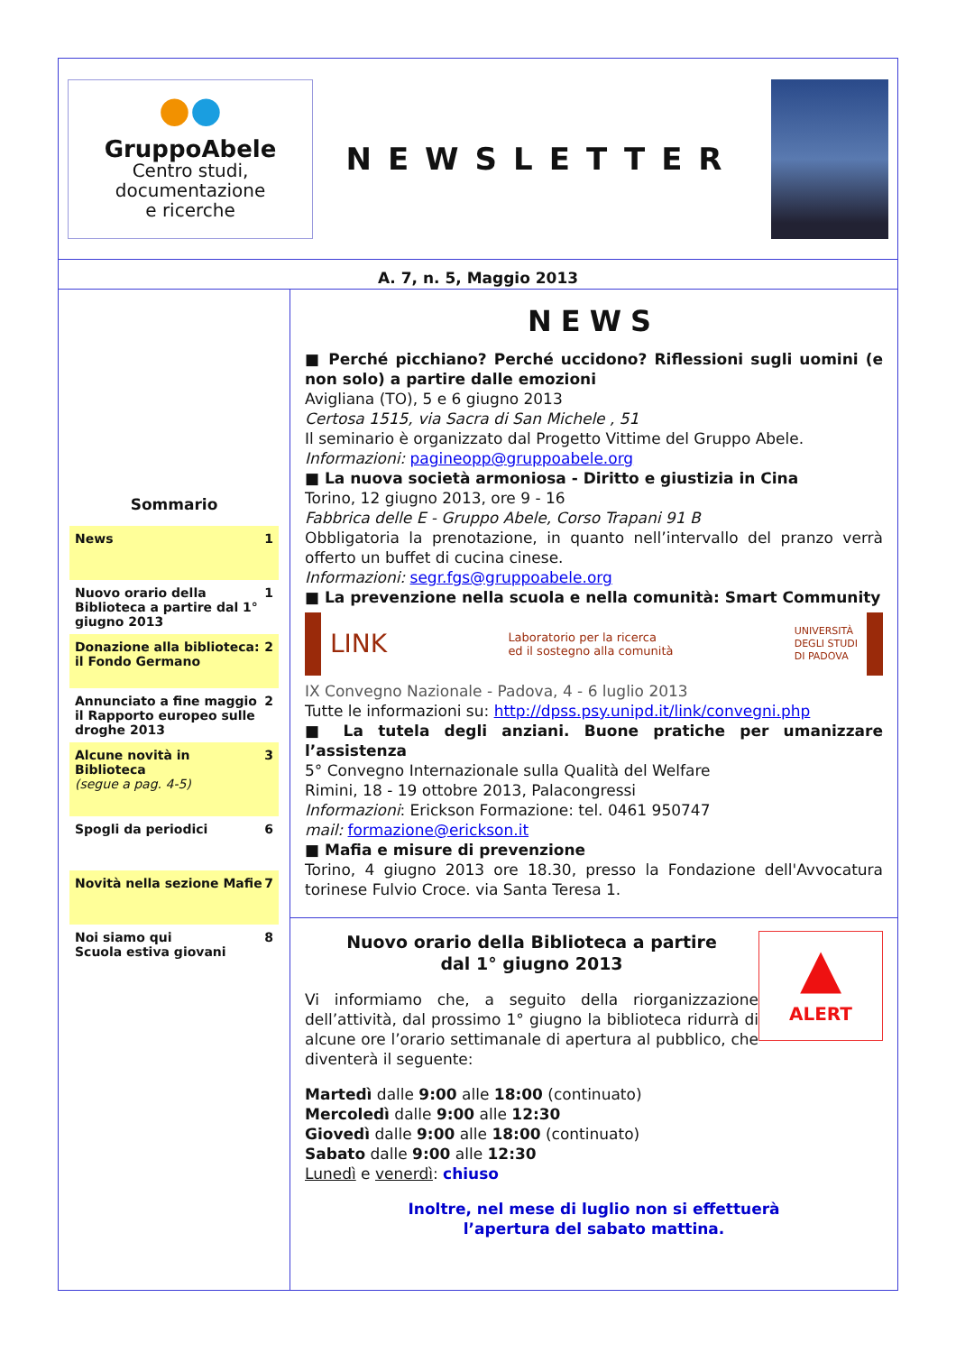●●
GruppoAbele
Centro studi,
documentazione
e ricerche
NEWSLETTER
A. 7, n. 5, Maggio 2013
Sommario
News 1
Nuovo orario della Biblioteca a partire dal 1° giugno 2013 1
Donazione alla biblioteca: il Fondo Germano 2
Annunciato a fine maggio il Rapporto europeo sulle droghe 2013 2
Alcune novità in Biblioteca
(segue a pag. 4-5) 3
Spogli da periodici 6
Novità nella sezione Mafie 7
Noi siamo qui
Scuola estiva giovani 8
NEWS
■ Perché picchiano? Perché uccidono? Riflessioni sugli uomini (e non solo) a partire dalle emozioni
Avigliana (TO), 5 e 6 giugno 2013
Certosa 1515, via Sacra di San Michele , 51
Il seminario è organizzato dal Progetto Vittime del Gruppo Abele.
Informazioni: pagineopp@gruppoabele.org
■ La nuova società armoniosa - Diritto e giustizia in Cina
Torino, 12 giugno 2013, ore 9 - 16
Fabbrica delle E - Gruppo Abele, Corso Trapani 91 B
Obbligatoria la prenotazione, in quanto nell’intervallo del pranzo verrà offerto un buffet di cucina cinese.
Informazioni: segr.fgs@gruppoabele.org
■ La prevenzione nella scuola e nella comunità: Smart Community
LINK Laboratorio per la ricerca
ed il sostegno alla comunità UNIVERSITÀ
DEGLI STUDI
DI PADOVA
IX Convegno Nazionale - Padova, 4 - 6 luglio 2013
Tutte le informazioni su: http://dpss.psy.unipd.it/link/convegni.php
■ La tutela degli anziani. Buone pratiche per umanizzare l’assistenza
5° Convegno Internazionale sulla Qualità del Welfare
Rimini, 18 - 19 ottobre 2013, Palacongressi
Informazioni: Erickson Formazione: tel. 0461 950747
mail: formazione@erickson.it
■ Mafia e misure di prevenzione
Torino, 4 giugno 2013 ore 18.30, presso la Fondazione dell'Avvocatura torinese Fulvio Croce. via Santa Teresa 1.
▲
ALERT
Nuovo orario della Biblioteca a partire
dal 1° giugno 2013
Vi informiamo che, a seguito della riorganizzazione dell’attività, dal prossimo 1° giugno la biblioteca ridurrà di alcune ore l’orario settimanale di apertura al pubblico, che diventerà il seguente:
Martedì dalle 9:00 alle 18:00 (continuato)
Mercoledì dalle 9:00 alle 12:30
Giovedì dalle 9:00 alle 18:00 (continuato)
Sabato dalle 9:00 alle 12:30
Lunedì e venerdì: chiuso
Inoltre, nel mese di luglio non si effettuerà
l’apertura del sabato mattina.